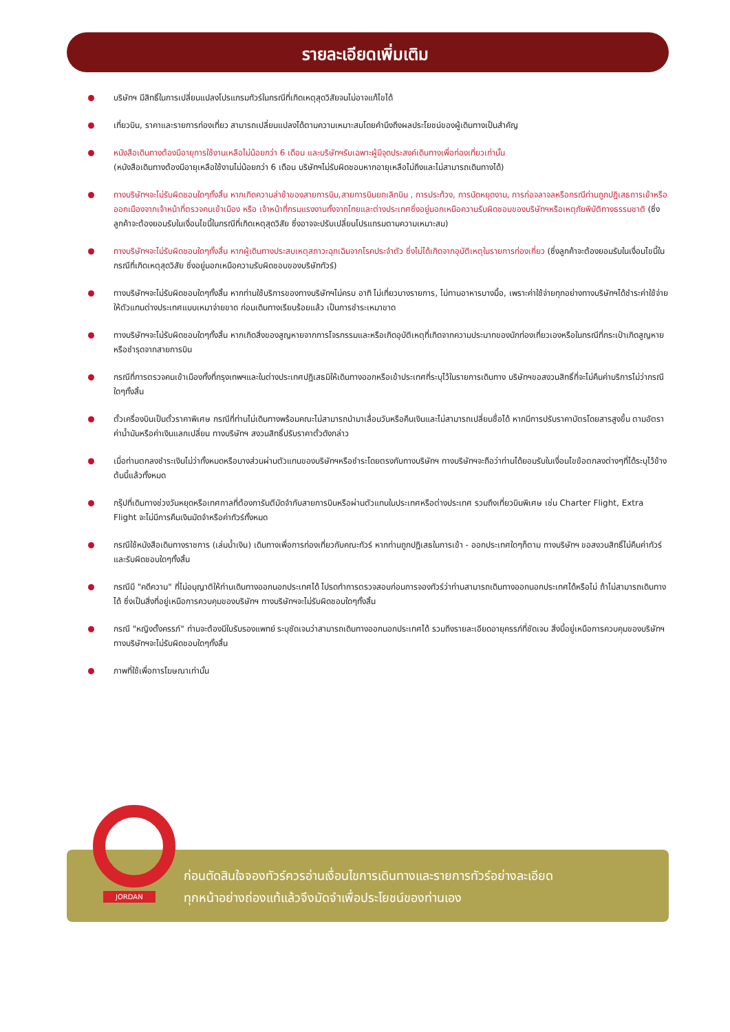รายละเอียดเพิ่มเติม
บริษัทฯ มีสิทธิ์ในการเปลี่ยนแปลงโปรแกรมทัวร์ในกรณีที่เกิดเหตุสุดวิสัยจนไม่อาจแก้ไขได้
เที่ยวบิน, ราคาและรายการท่องเที่ยว สามารถเปลี่ยนแปลงได้ตามความเหมาะสมโดยคำนึงถึงผลประโยชน์ของผู้เดินทางเป็นสำคัญ
หนังสือเดินทางต้องมีอายุการใช้งานเหลือไม่น้อยกว่า 6 เดือน และบริษัทฯรับเฉพาะผู้มีจุดประสงค์เดินทางเพื่อท่องเที่ยวเท่านั้น
(หนังสือเดินทางต้องมีอายุเหลือใช้งานไม่น้อยกว่า 6 เดือน บริษัทฯไม่รับผิดชอบหากอายุเหลือไม่ถึงและไม่สามารถเดินทางได้)
ทางบริษัทฯจะไม่รับผิดชอบใดๆทั้งสิ้น หากเกิดความล่าช้าของสายการบิน,สายการบินยกเลิกบิน , การประท้วง, การนัดหยุดงาน, การก่อจลาจลหรือกรณีท่านถูกปฏิเสธการเข้าหรือออกเมืองจากเจ้าหน้าที่ตรวจคนเข้าเมือง หรือ เจ้าหน้าที่กรมแรงงานทั้งจากไทยและต่างประเทศซึ่งอยู่นอกเหนือความรับผิดชอบของบริษัทฯหรือเหตุภัยพิบัติทางธรรมชาติ (ซึ่งลูกค้าจะต้องยอมรับในเงื่อนไขนี้ในกรณีที่เกิดเหตุสุดวิสัย ซึ่งอาจจะปรับเปลี่ยนโปรแกรมตามความเหมาะสม)
ทางบริษัทฯจะไม่รับผิดชอบใดๆทั้งสิ้น หากผู้เดินทางประสบเหตุสภาวะฉุกเฉินจากโรคประจำตัว ซึ่งไม่ได้เกิดจากอุบัติเหตุในรายการท่องเที่ยว (ซึ่งลูกค้าจะต้องยอมรับในเงื่อนไขนี้ในกรณีที่เกิดเหตุสุดวิสัย ซึ่งอยู่นอกเหนือความรับผิดชอบของบริษัททัวร์)
ทางบริษัทฯจะไม่รับผิดชอบใดๆทั้งสิ้น หากท่านใช้บริการของทางบริษัทฯไม่ครบ อาทิ ไม่เที่ยวบางรายการ, ไม่ทานอาหารบางมื้อ, เพราะค่าใช้จ่ายทุกอย่างทางบริษัทฯได้ชำระค่าใช้จ่ายให้ตัวแทนต่างประเทศแบบเหมาจ่ายขาด ก่อนเดินทางเรียบร้อยแล้ว เป็นการชำระเหมาขาด
ทางบริษัทฯจะไม่รับผิดชอบใดๆทั้งสิ้น หากเกิดสิ่งของสูญหายจากการโจรกรรมและหรือเกิดอุบัติเหตุที่เกิดจากความประมาทของนักท่องเที่ยวเองหรือในกรณีที่กระเป๋าเกิดสูญหายหรือชำรุดจากสายการบิน
กรณีที่การตรวจคนเข้าเมืองทั้งที่กรุงเทพฯและในต่างประเทศปฏิเสธมิให้เดินทางออกหรือเข้าประเทศที่ระบุไว้ในรายการเดินทาง บริษัทฯขอสงวนสิทธิ์ที่จะไม่คืนค่าบริการไม่ว่ากรณีใดๆทั้งสิ้น
ตั๋วเครื่องบินเป็นตั๋วราคาพิเศษ กรณีที่ท่านไม่เดินทางพร้อมคณะไม่สามารถนำมาเลื่อนวันหรือคืนเงินและไม่สามารถเปลี่ยนชื่อได้ หากมีการปรับราคาบัตรโดยสารสูงขึ้น ตามอัตราค่าน้ำมันหรือค่าเงินแลกเปลี่ยน ทางบริษัทฯ สงวนสิทธิ์ปรับราคาตั๋วดังกล่าว
เมื่อท่านตกลงชำระเงินไม่ว่าทั้งหมดหรือบางส่วนผ่านตัวแทนของบริษัทฯหรือชำระโดยตรงกับทางบริษัทฯ ทางบริษัทฯจะถือว่าท่านได้ยอมรับในเงื่อนไขข้อตกลงต่างๆที่ได้ระบุไว้ข้างต้นนี้แล้วทั้งหมด
กรุ๊ปที่เดินทางช่วงวันหยุดหรือเทศกาลที่ต้องการันตีมัดจำกับสายการบินหรือผ่านตัวแทนในประเทศหรือต่างประเทศ รวมถึงเที่ยวบินพิเศษ เช่น Charter Flight, Extra Flight จะไม่มีการคืนเงินมัดจำหรือค่าทัวร์ทั้งหมด
กรณีใช้หนังสือเดินทางราชการ (เล่มน้ำเงิน) เดินทางเพื่อการท่องเที่ยวกับคณะทัวร์ หากท่านถูกปฏิเสธในการเข้า - ออกประเทศใดๆก็ตาม ทางบริษัทฯ ขอสงวนสิทธิ์ไม่คืนค่าทัวร์และรับผิดชอบใดๆทั้งสิ้น
กรณีมี "คดีความ" ที่ไม่อนุญาติให้ท่านเดินทางออกนอกประเทศได้ โปรดทำการตรวจสอบก่อนการจองทัวร์ว่าท่านสามารถเดินทางออกนอกประเทศได้หรือไม่ ถ้าไม่สามารถเดินทางได้ ซึ่งเป็นสิ่งที่อยู่เหนือการควบคุมของบริษัทฯ ทางบริษัทฯจะไม่รับผิดชอบใดๆทั้งสิ้น
กรณี "หญิงตั้งครรภ์" ท่านจะต้องมีใบรับรองแพทย์ ระบุชัดเจนว่าสามารถเดินทางออกนอกประเทศได้ รวมถึงรายละเอียดอายุครรภ์ที่ชัดเจน สิ่งนี้อยู่เหนือการควบคุมของบริษัทฯ ทางบริษัทฯจะไม่รับผิดชอบใดๆทั้งสิ้น
ภาพที่ใช้เพื่อการโฆษณาเท่านั้น
ก่อนตัดสินใจจองทัวร์ควรอ่านเงื่อนไขการเดินทางและรายการทัวร์อย่างละเอียด
ทุกหน้าอย่างถ่องแท้แล้วจึงมัดจำเพื่อประโยชน์ของท่านเอง
JORDAN